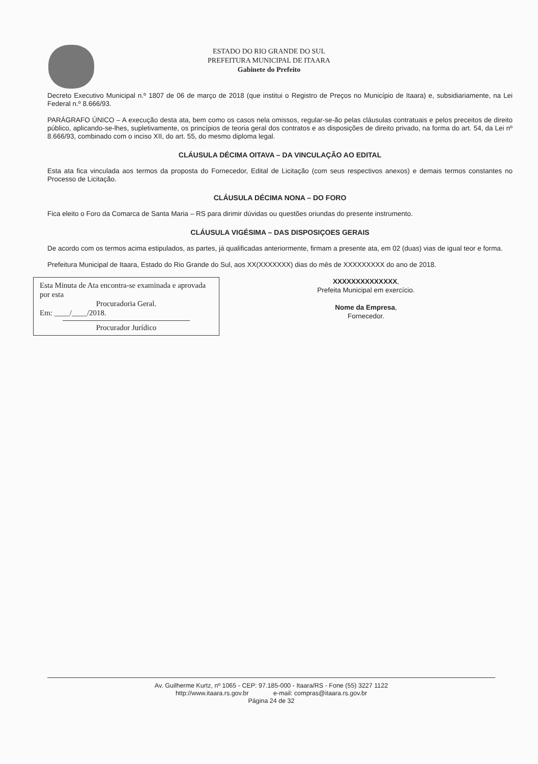ESTADO DO RIO GRANDE DO SUL
PREFEITURA MUNICIPAL DE ITAARA
Gabinete do Prefeito
Decreto Executivo Municipal n.º 1807 de 06 de março de 2018 (que institui o Registro de Preços no Município de Itaara) e, subsidiariamente, na Lei Federal n.º 8.666/93.
PARÁGRAFO ÚNICO – A execução desta ata, bem como os casos nela omissos, regular-se-ão pelas cláusulas contratuais e pelos preceitos de direito público, aplicando-se-lhes, supletivamente, os princípios de teoria geral dos contratos e as disposições de direito privado, na forma do art. 54, da Lei nº 8.666/93, combinado com o inciso XII, do art. 55, do mesmo diploma legal.
CLÁUSULA DÉCIMA OITAVA – DA VINCULAÇÃO AO EDITAL
Esta ata fica vinculada aos termos da proposta do Fornecedor, Edital de Licitação (com seus respectivos anexos) e demais termos constantes no Processo de Licitação.
CLÁUSULA DÉCIMA NONA – DO FORO
Fica eleito o Foro da Comarca de Santa Maria – RS para dirimir dúvidas ou questões oriundas do presente instrumento.
CLÁUSULA VIGÉSIMA – DAS DISPOSIÇOES GERAIS
De acordo com os termos acima estipulados, as partes, já qualificadas anteriormente, firmam a presente ata, em 02 (duas) vias de igual teor e forma.
Prefeitura Municipal de Itaara, Estado do Rio Grande do Sul, aos XX(XXXXXXX) dias do mês de XXXXXXXXX do ano de 2018.
Esta Minuta de Ata encontra-se examinada e aprovada por esta
Procuradoria Geral.
Em: ____/____/2018.
Procurador Jurídico
XXXXXXXXXXXXXX,
Prefeita Municipal em exercício.
Nome da Empresa,
Fornecedor.
Av. Guilherme Kurtz, nº 1065 - CEP: 97.185-000 - Itaara/RS - Fone (55) 3227 1122
http://www.itaara.rs.gov.br e-mail: compras@itaara.rs.gov.br
Página 24 de 32